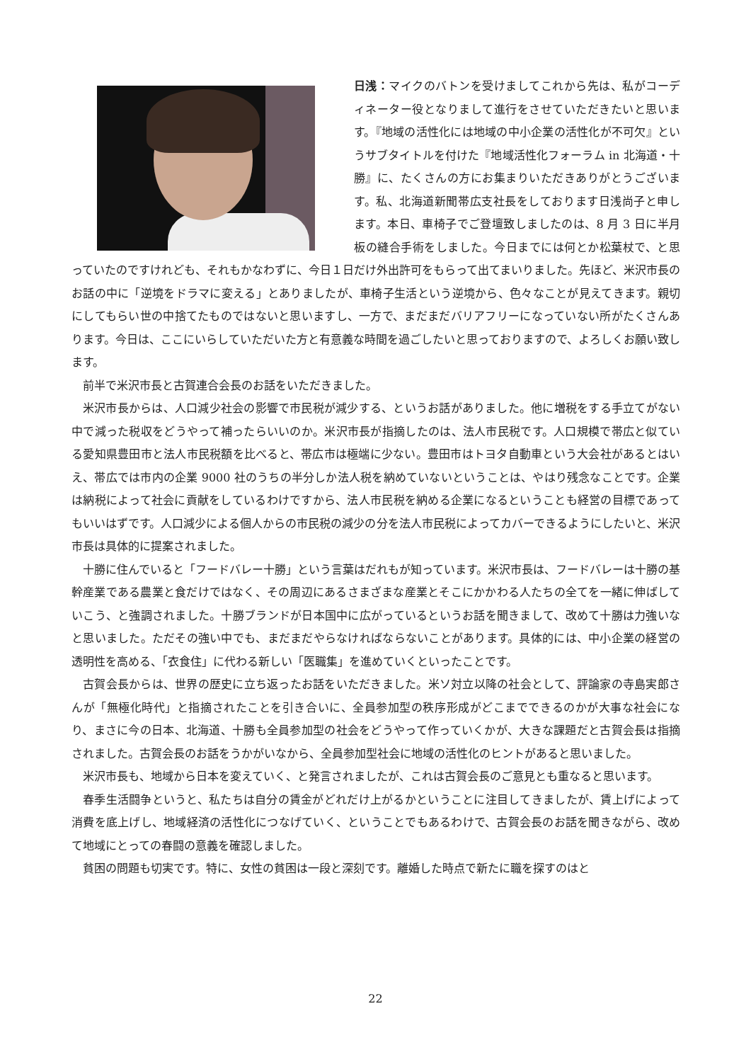日浅：マイクのバトンを受けましてこれから先は、私がコーディネーター役となりまして進行をさせていただきたいと思います。『地域の活性化には地域の中小企業の活性化が不可欠』というサブタイトルを付けた『地域活性化フォーラム in 北海道・十勝』に、たくさんの方にお集まりいただきありがとうございます。私、北海道新聞帯広支社長をしております日浅尚子と申します。本日、車椅子でご登壇致しましたのは、8 月 3 日に半月板の縫合手術をしました。今日までには何とか松葉杖で、と思っていたのですけれども、それもかなわずに、今日１日だけ外出許可をもらって出てまいりました。先ほど、米沢市長のお話の中に「逆境をドラマに変える」とありましたが、車椅子生活という逆境から、色々なことが見えてきます。親切にしてもらい世の中捨てたものではないと思いますし、一方で、まだまだバリアフリーになっていない所がたくさんあります。今日は、ここにいらしていただいた方と有意義な時間を過ごしたいと思っておりますので、よろしくお願い致します。
前半で米沢市長と古賀連合会長のお話をいただきました。
米沢市長からは、人口減少社会の影響で市民税が減少する、というお話がありました。他に増税をする手立てがない中で減った税収をどうやって補ったらいいのか。米沢市長が指摘したのは、法人市民税です。人口規模で帯広と似ている愛知県豊田市と法人市民税額を比べると、帯広市は極端に少ない。豊田市はトヨタ自動車という大会社があるとはいえ、帯広では市内の企業 9000 社のうちの半分しか法人税を納めていないということは、やはり残念なことです。企業は納税によって社会に貢献をしているわけですから、法人市民税を納める企業になるということも経営の目標であってもいいはずです。人口減少による個人からの市民税の減少の分を法人市民税によってカバーできるようにしたいと、米沢市長は具体的に提案されました。
十勝に住んでいると「フードバレー十勝」という言葉はだれもが知っています。米沢市長は、フードバレーは十勝の基幹産業である農業と食だけではなく、その周辺にあるさまざまな産業とそこにかかわる人たちの全てを一緒に伸ばしていこう、と強調されました。十勝ブランドが日本国中に広がっているというお話を聞きまして、改めて十勝は力強いなと思いました。ただその強い中でも、まだまだやらなければならないことがあります。具体的には、中小企業の経営の透明性を高める、「衣食住」に代わる新しい「医職集」を進めていくといったことです。
古賀会長からは、世界の歴史に立ち返ったお話をいただきました。米ソ対立以降の社会として、評論家の寺島実郎さんが「無極化時代」と指摘されたことを引き合いに、全員参加型の秩序形成がどこまでできるのかが大事な社会になり、まさに今の日本、北海道、十勝も全員参加型の社会をどうやって作っていくかが、大きな課題だと古賀会長は指摘されました。古賀会長のお話をうかがいなから、全員参加型社会に地域の活性化のヒントがあると思いました。
米沢市長も、地域から日本を変えていく、と発言されましたが、これは古賀会長のご意見とも重なると思います。
春季生活闘争というと、私たちは自分の賃金がどれだけ上がるかということに注目してきましたが、賃上げによって消費を底上げし、地域経済の活性化につなげていく、ということでもあるわけで、古賀会長のお話を聞きながら、改めて地域にとっての春闘の意義を確認しました。
貧困の問題も切実です。特に、女性の貧困は一段と深刻です。離婚した時点で新たに職を探すのはと
22